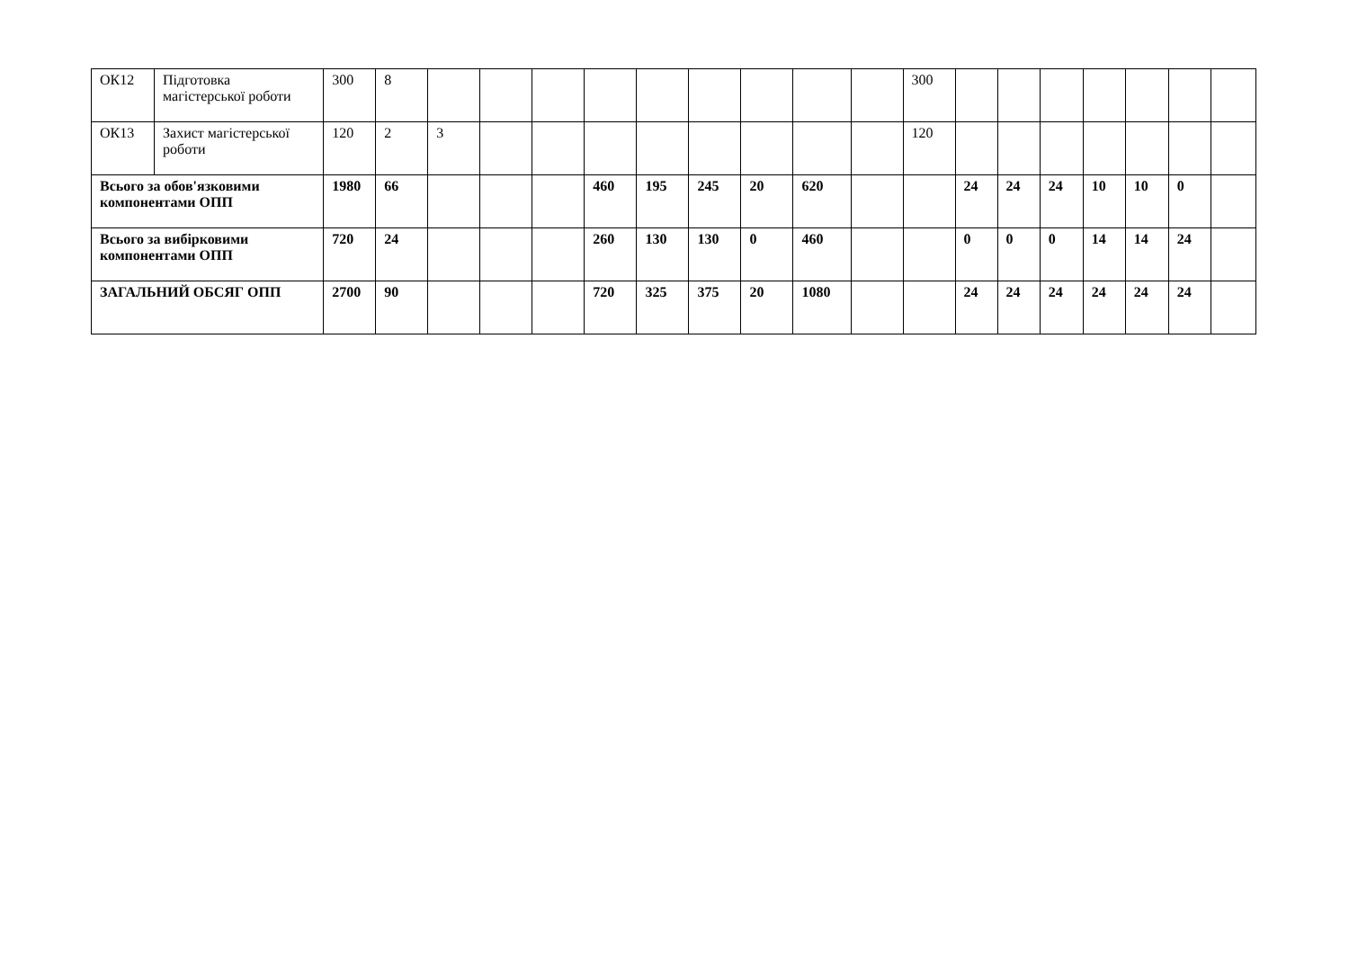| ОК12 | Підготовка магістерської роботи | 300 | 8 | | | | | | | | | | 300 | | | | | | | |
| ОК13 | Захист магістерської роботи | 120 | 2 | 3 | | | | | | | | | 120 | | | | | | | |
| Всього за обов'язковими компонентами ОПП | | 1980 | 66 | | | | 460 | 195 | 245 | 20 | 620 | | | 24 | 24 | 24 | 10 | 10 | 0 | |
| Всього за вибірковими компонентами ОПП | | 720 | 24 | | | | 260 | 130 | 130 | 0 | 460 | | | 0 | 0 | 0 | 14 | 14 | 24 | |
| ЗАГАЛЬНИЙ ОБСЯГ ОПП | | 2700 | 90 | | | | 720 | 325 | 375 | 20 | 1080 | | | 24 | 24 | 24 | 24 | 24 | 24 | |